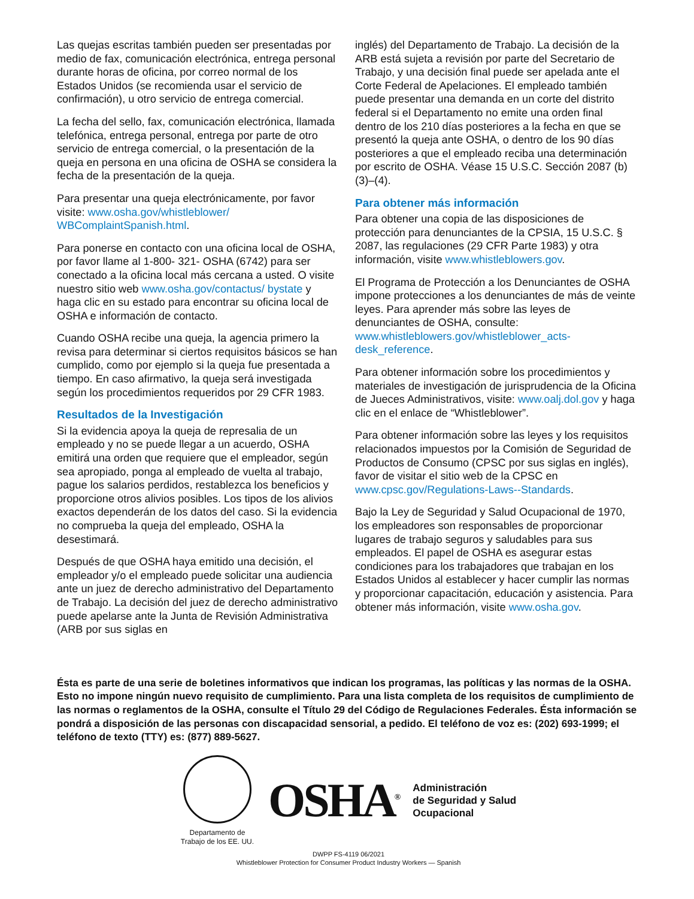Las quejas escritas también pueden ser presentadas por medio de fax, comunicación electrónica, entrega personal durante horas de oficina, por correo normal de los Estados Unidos (se recomienda usar el servicio de confirmación), u otro servicio de entrega comercial.
La fecha del sello, fax, comunicación electrónica, llamada telefónica, entrega personal, entrega por parte de otro servicio de entrega comercial, o la presentación de la queja en persona en una oficina de OSHA se considera la fecha de la presentación de la queja.
Para presentar una queja electrónicamente, por favor visite: www.osha.gov/whistleblower/ WBComplaintSpanish.html.
Para ponerse en contacto con una oficina local de OSHA, por favor llame al 1-800- 321- OSHA (6742) para ser conectado a la oficina local más cercana a usted. O visite nuestro sitio web www.osha.gov/contactus/ bystate y haga clic en su estado para encontrar su oficina local de OSHA e información de contacto.
Cuando OSHA recibe una queja, la agencia primero la revisa para determinar si ciertos requisitos básicos se han cumplido, como por ejemplo si la queja fue presentada a tiempo. En caso afirmativo, la queja será investigada según los procedimientos requeridos por 29 CFR 1983.
Resultados de la Investigación
Si la evidencia apoya la queja de represalia de un empleado y no se puede llegar a un acuerdo, OSHA emitirá una orden que requiere que el empleador, según sea apropiado, ponga al empleado de vuelta al trabajo, pague los salarios perdidos, restablezca los beneficios y proporcione otros alivios posibles. Los tipos de los alivios exactos dependerán de los datos del caso. Si la evidencia no comprueba la queja del empleado, OSHA la desestimará.
Después de que OSHA haya emitido una decisión, el empleador y/o el empleado puede solicitar una audiencia ante un juez de derecho administrativo del Departamento de Trabajo. La decisión del juez de derecho administrativo puede apelarse ante la Junta de Revisión Administrativa (ARB por sus siglas en
inglés) del Departamento de Trabajo. La decisión de la ARB está sujeta a revisión por parte del Secretario de Trabajo, y una decisión final puede ser apelada ante el Corte Federal de Apelaciones. El empleado también puede presentar una demanda en un corte del distrito federal si el Departamento no emite una orden final dentro de los 210 días posteriores a la fecha en que se presentó la queja ante OSHA, o dentro de los 90 días posteriores a que el empleado reciba una determinación por escrito de OSHA. Véase 15 U.S.C. Sección 2087 (b) (3)–(4).
Para obtener más información
Para obtener una copia de las disposiciones de protección para denunciantes de la CPSIA, 15 U.S.C. § 2087, las regulaciones (29 CFR Parte 1983) y otra información, visite www.whistleblowers.gov.
El Programa de Protección a los Denunciantes de OSHA impone protecciones a los denunciantes de más de veinte leyes. Para aprender más sobre las leyes de denunciantes de OSHA, consulte: www.whistleblowers.gov/whistleblower_acts-desk_reference.
Para obtener información sobre los procedimientos y materiales de investigación de jurisprudencia de la Oficina de Jueces Administrativos, visite: www.oalj.dol.gov y haga clic en el enlace de “Whistleblower”.
Para obtener información sobre las leyes y los requisitos relacionados impuestos por la Comisión de Seguridad de Productos de Consumo (CPSC por sus siglas en inglés), favor de visitar el sitio web de la CPSC en www.cpsc.gov/Regulations-Laws--Standards.
Bajo la Ley de Seguridad y Salud Ocupacional de 1970, los empleadores son responsables de proporcionar lugares de trabajo seguros y saludables para sus empleados. El papel de OSHA es asegurar estas condiciones para los trabajadores que trabajan en los Estados Unidos al establecer y hacer cumplir las normas y proporcionar capacitación, educación y asistencia. Para obtener más información, visite www.osha.gov.
Ésta es parte de una serie de boletines informativos que indican los programas, las políticas y las normas de la OSHA. Esto no impone ningún nuevo requisito de cumplimiento. Para una lista completa de los requisitos de cumplimiento de las normas o reglamentos de la OSHA, consulte el Título 29 del Código de Regulaciones Federales. Ésta información se pondrá a disposición de las personas con discapacidad sensorial, a pedido. El teléfono de voz es: (202) 693-1999; el teléfono de texto (TTY) es: (877) 889-5627.
Departamento de
Trabajo de los EE. UU.
OSHA<sup>®</sup>
Administración
de Seguridad y Salud
Ocupacional
DWPP FS-4119 06/2021
Whistleblower Protection for Consumer Product Industry Workers — Spanish